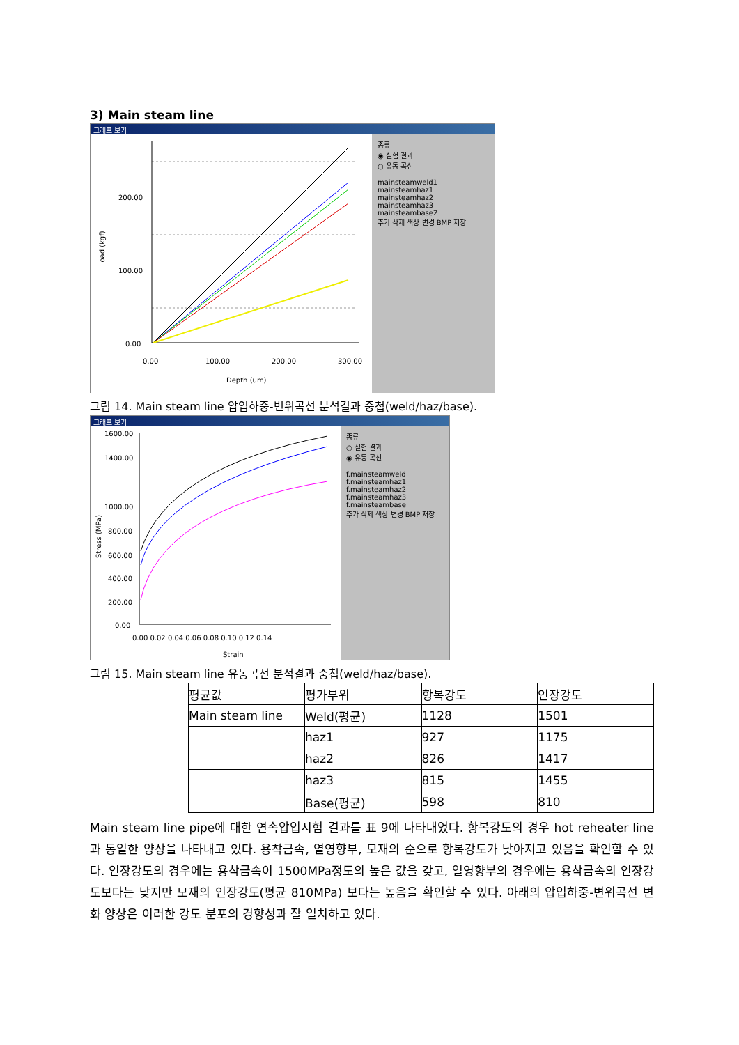3) Main steam line
그래프 보기
200.00
100.00
0.00
0.00
100.00
200.00
300.00
Depth (um)
Load (kgf)
종류
◉ 실험 결과
○ 유동 곡선
mainsteamweld1
mainsteamhaz1
mainsteamhaz2
mainsteamhaz3
mainsteambase2
추가 삭제 색상 변경 BMP 저장
그림 14. Main steam line 압입하중-변위곡선 분석결과 중첩(weld/haz/base).
그래프 보기
1600.00
1400.00
1000.00
800.00
600.00
400.00
200.00
0.00
0.00 0.02 0.04 0.06 0.08 0.10 0.12 0.14
Strain
Stress (MPa)
종류
○ 실험 결과
◉ 유동 곡선
f.mainsteamweld
f.mainsteamhaz1
f.mainsteamhaz2
f.mainsteamhaz3
f.mainsteambase
추가 삭제 색상 변경 BMP 저장
그림 15. Main steam line 유동곡선 분석결과 중첩(weld/haz/base).
| 평균값 | 평가부위 | 항복강도 | 인장강도 |
| --- | --- | --- | --- |
| Main steam line | Weld(평균) | 1128 | 1501 |
| | haz1 | 927 | 1175 |
| | haz2 | 826 | 1417 |
| | haz3 | 815 | 1455 |
| | Base(평균) | 598 | 810 |
Main steam line pipe에 대한 연속압입시험 결과를 표 9에 나타내었다. 항복강도의 경우 hot reheater line 과 동일한 양상을 나타내고 있다. 용착금속, 열영향부, 모재의 순으로 항복강도가 낮아지고 있음을 확인할 수 있다. 인장강도의 경우에는 용착금속이 1500MPa정도의 높은 값을 갖고, 열영향부의 경우에는 용착금속의 인장강도보다는 낮지만 모재의 인장강도(평균 810MPa) 보다는 높음을 확인할 수 있다. 아래의 압입하중-변위곡선 변화 양상은 이러한 강도 분포의 경향성과 잘 일치하고 있다.